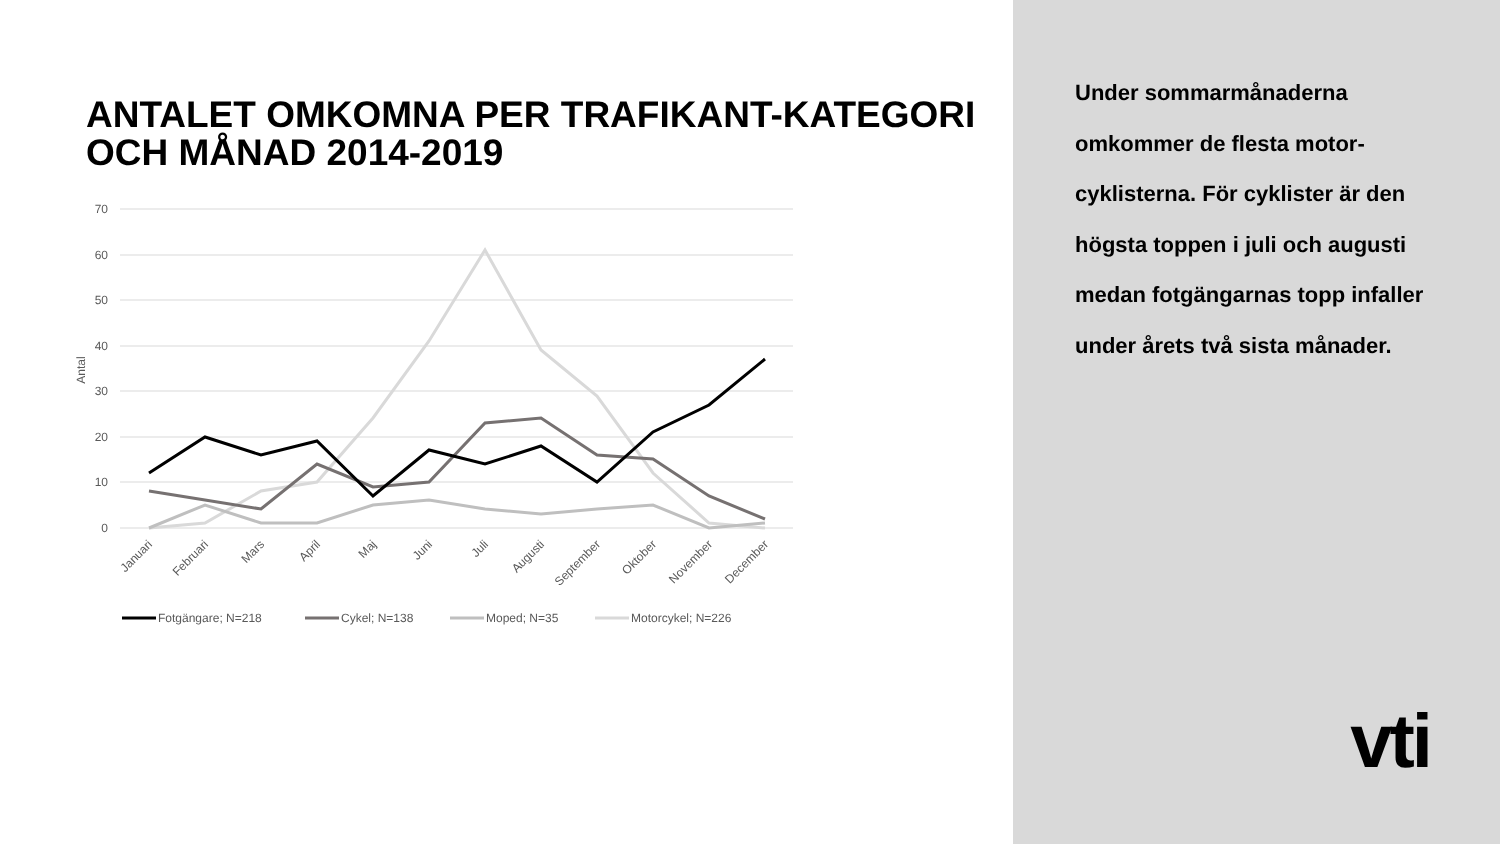ANTALET OMKOMNA PER TRAFIKANT-KATEGORI OCH MÅNAD 2014-2019
70
60
50
40
30
20
10
0
Antal
Januari
Februari
Mars
April
Maj
Juni
Juli
Augusti
September
Oktober
November
December
Fotgängare; N=218
Cykel; N=138
Moped; N=35
Motorcykel; N=226
Under sommarmånaderna omkommer de flesta motor-cyklisterna. För cyklister är den högsta toppen i juli och augusti medan fotgängarnas topp infaller under årets två sista månader.
vti